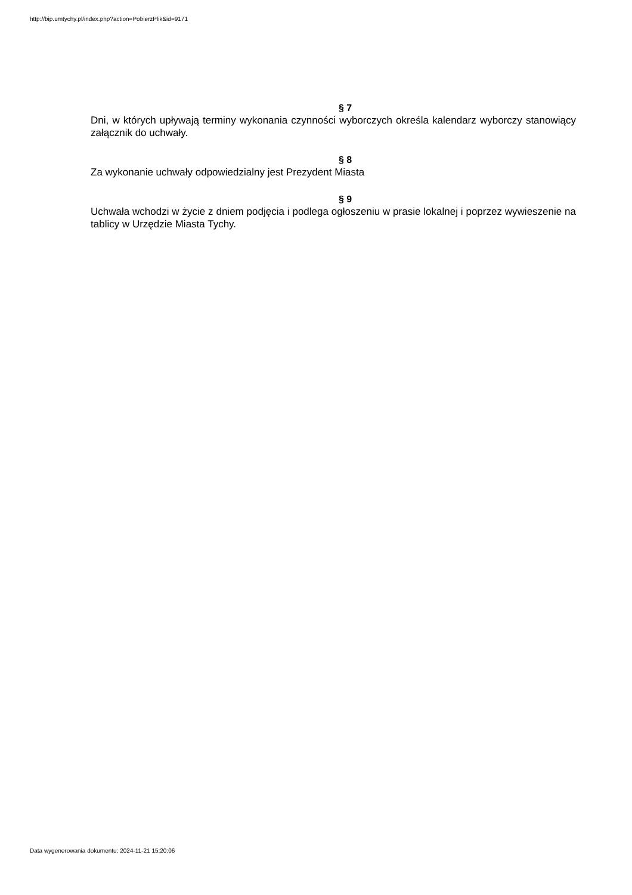http://bip.umtychy.pl/index.php?action=PobierzPlik&id=9171
§ 7
Dni, w których upływają terminy wykonania czynności wyborczych określa kalendarz wyborczy stanowiący załącznik do uchwały.
§ 8
Za wykonanie uchwały odpowiedzialny jest Prezydent Miasta
§ 9
Uchwała wchodzi w życie z dniem podjęcia i podlega ogłoszeniu w prasie lokalnej i poprzez wywieszenie na tablicy w Urzędzie Miasta Tychy.
Data wygenerowania dokumentu: 2024-11-21 15:20:06